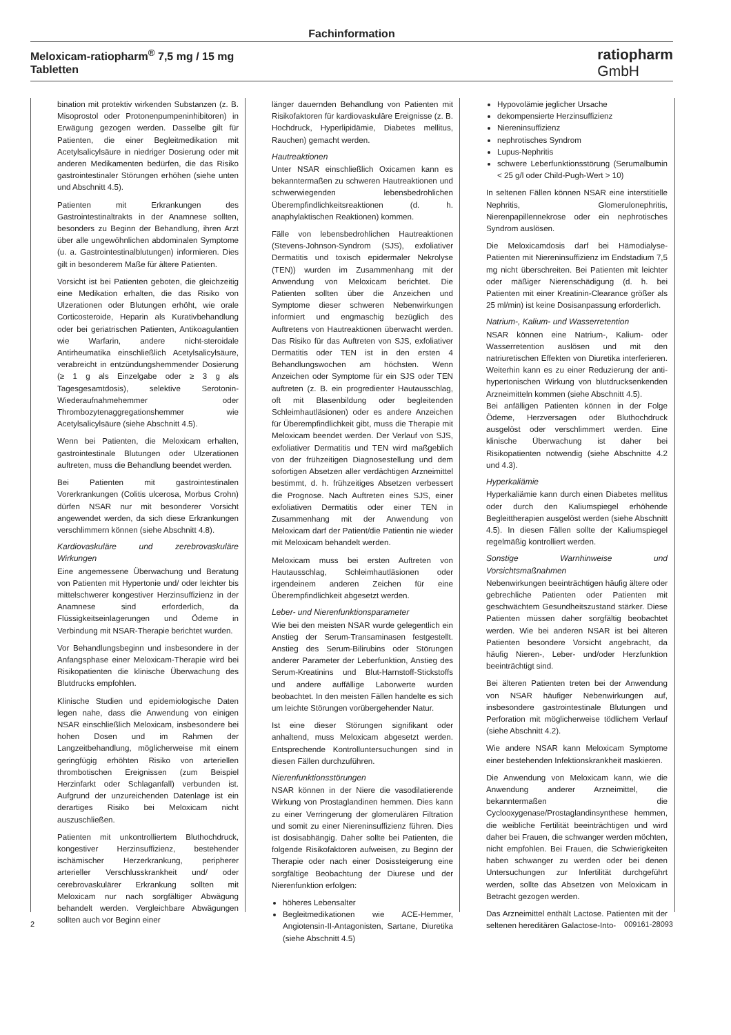Fachinformation
Meloxicam-ratiopharm<sup>®</sup> 7,5 mg / 15 mg
Tabletten
ratiopharm
GmbH
bination mit protektiv wirkenden Substanzen (z. B. Misoprostol oder Protonenpumpeninhibitoren) in Erwägung gezogen werden. Dasselbe gilt für Patienten, die einer Begleitmedikation mit Acetylsalicylsäure in niedriger Dosierung oder mit anderen Medikamenten bedürfen, die das Risiko gastrointestinaler Störungen erhöhen (siehe unten und Abschnitt 4.5).
Patienten mit Erkrankungen des Gastrointestinaltrakts in der Anamnese sollten, besonders zu Beginn der Behandlung, ihren Arzt über alle ungewöhnlichen abdominalen Symptome (u. a. Gastrointestinalblutungen) informieren. Dies gilt in besonderem Maße für ältere Patienten.
Vorsicht ist bei Patienten geboten, die gleichzeitig eine Medikation erhalten, die das Risiko von Ulzerationen oder Blutungen erhöht, wie orale Corticosteroide, Heparin als Kurativbehandlung oder bei geriatrischen Patienten, Antikoagulantien wie Warfarin, andere nicht-steroidale Antirheumatika einschließlich Acetylsalicylsäure, verabreicht in entzündungshemmender Dosierung (≥ 1 g als Einzelgabe oder ≥ 3 g als Tagesgesamtdosis), selektive Serotonin-Wiederaufnahmehemmer oder Thrombozytenaggregationshemmer wie Acetylsalicylsäure (siehe Abschnitt 4.5).
Wenn bei Patienten, die Meloxicam erhalten, gastrointestinale Blutungen oder Ulzerationen auftreten, muss die Behandlung beendet werden.
Bei Patienten mit gastrointestinalen Vorerkrankungen (Colitis ulcerosa, Morbus Crohn) dürfen NSAR nur mit besonderer Vorsicht angewendet werden, da sich diese Erkrankungen verschlimmern können (siehe Abschnitt 4.8).
Kardiovaskuläre und zerebrovaskuläre Wirkungen
Eine angemessene Überwachung und Beratung von Patienten mit Hypertonie und/ oder leichter bis mittelschwerer kongestiver Herzinsuffizienz in der Anamnese sind erforderlich, da Flüssigkeitseinlagerungen und Ödeme in Verbindung mit NSAR-Therapie berichtet wurden.
Vor Behandlungsbeginn und insbesondere in der Anfangsphase einer Meloxicam-Therapie wird bei Risikopatienten die klinische Überwachung des Blutdrucks empfohlen.
Klinische Studien und epidemiologische Daten legen nahe, dass die Anwendung von einigen NSAR einschließlich Meloxicam, insbesondere bei hohen Dosen und im Rahmen der Langzeitbehandlung, möglicherweise mit einem geringfügig erhöhten Risiko von arteriellen thrombotischen Ereignissen (zum Beispiel Herzinfarkt oder Schlaganfall) verbunden ist. Aufgrund der unzureichenden Datenlage ist ein derartiges Risiko bei Meloxicam nicht auszuschließen.
Patienten mit unkontrolliertem Bluthochdruck, kongestiver Herzinsuffizienz, bestehender ischämischer Herzerkrankung, peripherer arterieller Verschlusskrankheit und/ oder cerebrovaskulärer Erkrankung sollten mit Meloxicam nur nach sorgfältiger Abwägung behandelt werden. Vergleichbare Abwägungen sollten auch vor Beginn einer
länger dauernden Behandlung von Patienten mit Risikofaktoren für kardiovaskuläre Ereignisse (z. B. Hochdruck, Hyperlipidämie, Diabetes mellitus, Rauchen) gemacht werden.
Hautreaktionen
Unter NSAR einschließlich Oxicamen kann es bekanntermaßen zu schweren Hautreaktionen und schwerwiegenden lebensbedrohlichen Überempfindlichkeitsreaktionen (d. h. anaphylaktischen Reaktionen) kommen.
Fälle von lebensbedrohlichen Hautreaktionen (Stevens-Johnson-Syndrom (SJS), exfoliativer Dermatitis und toxisch epidermaler Nekrolyse (TEN)) wurden im Zusammenhang mit der Anwendung von Meloxicam berichtet. Die Patienten sollten über die Anzeichen und Symptome dieser schweren Nebenwirkungen informiert und engmaschig bezüglich des Auftretens von Hautreaktionen überwacht werden. Das Risiko für das Auftreten von SJS, exfoliativer Dermatitis oder TEN ist in den ersten 4 Behandlungswochen am höchsten. Wenn Anzeichen oder Symptome für ein SJS oder TEN auftreten (z. B. ein progredienter Hautausschlag, oft mit Blasenbildung oder begleitenden Schleimhautläsionen) oder es andere Anzeichen für Überempfindlichkeit gibt, muss die Therapie mit Meloxicam beendet werden. Der Verlauf von SJS, exfoliativer Dermatitis und TEN wird maßgeblich von der frühzeitigen Diagnosestellung und dem sofortigen Absetzen aller verdächtigen Arzneimittel bestimmt, d. h. frühzeitiges Absetzen verbessert die Prognose. Nach Auftreten eines SJS, einer exfoliativen Dermatitis oder einer TEN in Zusammenhang mit der Anwendung von Meloxicam darf der Patient/die Patientin nie wieder mit Meloxicam behandelt werden.
Meloxicam muss bei ersten Auftreten von Hautausschlag, Schleimhautläsionen oder irgendeinem anderen Zeichen für eine Überempfindlichkeit abgesetzt werden.
Leber- und Nierenfunktionsparameter
Wie bei den meisten NSAR wurde gelegentlich ein Anstieg der Serum-Transaminasen festgestellt. Anstieg des Serum-Bilirubins oder Störungen anderer Parameter der Leberfunktion, Anstieg des Serum-Kreatinins und Blut-Harnstoff-Stickstoffs und andere auffällige Laborwerte wurden beobachtet. In den meisten Fällen handelte es sich um leichte Störungen vorübergehender Natur.
Ist eine dieser Störungen signifikant oder anhaltend, muss Meloxicam abgesetzt werden. Entsprechende Kontrolluntersuchungen sind in diesen Fällen durchzuführen.
Nierenfunktionsstörungen
NSAR können in der Niere die vasodilatierende Wirkung von Prostaglandinen hemmen. Dies kann zu einer Verringerung der glomerulären Filtration und somit zu einer Niereninsuffizienz führen. Dies ist dosisabhängig. Daher sollte bei Patienten, die folgende Risikofaktoren aufweisen, zu Beginn der Therapie oder nach einer Dosissteigerung eine sorgfältige Beobachtung der Diurese und der Nierenfunktion erfolgen:
höheres Lebensalter
Begleitmedikationen wie ACE-Hemmer, Angiotensin-II-Antagonisten, Sartane, Diuretika (siehe Abschnitt 4.5)
Hypovolämie jeglicher Ursache
dekompensierte Herzinsuffizienz
Niereninsuffizienz
nephrotisches Syndrom
Lupus-Nephritis
schwere Leberfunktionsstörung (Serumalbumin < 25 g/l oder Child-Pugh-Wert > 10)
In seltenen Fällen können NSAR eine interstitielle Nephritis, Glomerulonephritis, Nierenpapillennekrose oder ein nephrotisches Syndrom auslösen.
Die Meloxicamdosis darf bei Hämodialyse-Patienten mit Niereninsuffizienz im Endstadium 7,5 mg nicht überschreiten. Bei Patienten mit leichter oder mäßiger Nierenschädigung (d. h. bei Patienten mit einer Kreatinin-Clearance größer als 25 ml/min) ist keine Dosisanpassung erforderlich.
Natrium-, Kalium- und Wasserretention
NSAR können eine Natrium-, Kalium- oder Wasserretention auslösen und mit den natriuretischen Effekten von Diuretika interferieren. Weiterhin kann es zu einer Reduzierung der anti-hypertonischen Wirkung von blutdrucksenkenden Arzneimitteln kommen (siehe Abschnitt 4.5).
Bei anfälligen Patienten können in der Folge Ödeme, Herzversagen oder Bluthochdruck ausgelöst oder verschlimmert werden. Eine klinische Überwachung ist daher bei Risikopatienten notwendig (siehe Abschnitte 4.2 und 4.3).
Hyperkaliämie
Hyperkaliämie kann durch einen Diabetes mellitus oder durch den Kaliumspiegel erhöhende Begleittherapien ausgelöst werden (siehe Abschnitt 4.5). In diesen Fällen sollte der Kaliumspiegel regelmäßig kontrolliert werden.
Sonstige Warnhinweise und Vorsichtsmaßnahmen
Nebenwirkungen beeinträchtigen häufig ältere oder gebrechliche Patienten oder Patienten mit geschwächtem Gesundheitszustand stärker. Diese Patienten müssen daher sorgfältig beobachtet werden. Wie bei anderen NSAR ist bei älteren Patienten besondere Vorsicht angebracht, da häufig Nieren-, Leber- und/oder Herzfunktion beeinträchtigt sind.
Bei älteren Patienten treten bei der Anwendung von NSAR häufiger Nebenwirkungen auf, insbesondere gastrointestinale Blutungen und Perforation mit möglicherweise tödlichem Verlauf (siehe Abschnitt 4.2).
Wie andere NSAR kann Meloxicam Symptome einer bestehenden Infektionskrankheit maskieren.
Die Anwendung von Meloxicam kann, wie die Anwendung anderer Arzneimittel, die bekanntermaßen die Cyclooxygenase/Prostaglandinsynthese hemmen, die weibliche Fertilität beeinträchtigen und wird daher bei Frauen, die schwanger werden möchten, nicht empfohlen. Bei Frauen, die Schwierigkeiten haben schwanger zu werden oder bei denen Untersuchungen zur Infertilität durchgeführt werden, sollte das Absetzen von Meloxicam in Betracht gezogen werden.
Das Arzneimittel enthält Lactose. Patienten mit der seltenen hereditären Galactose-Into-
2 009161-28093